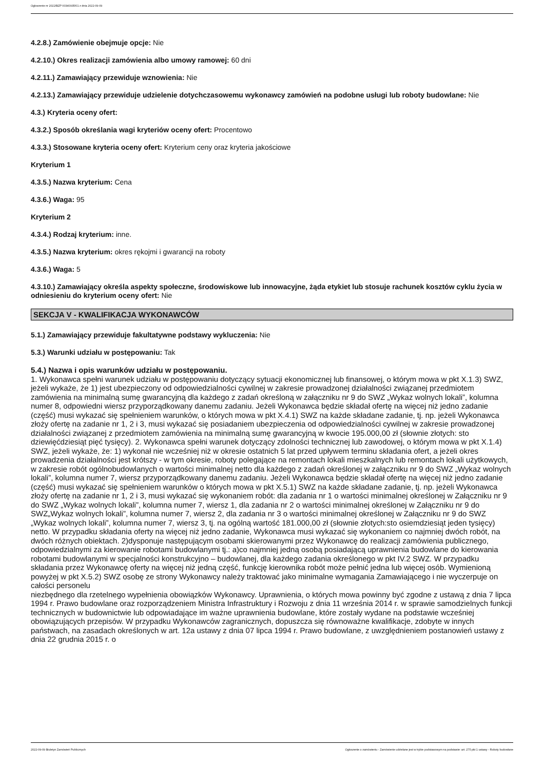Ogłoszenie nr 2022/BZP 00340935/01 z dnia 2022-09-09
4.2.8.) Zamówienie obejmuje opcje: Nie
4.2.10.) Okres realizacji zamówienia albo umowy ramowej: 60 dni
4.2.11.) Zamawiający przewiduje wznowienia: Nie
4.2.13.) Zamawiający przewiduje udzielenie dotychczasowemu wykonawcy zamówień na podobne usługi lub roboty budowlane: Nie
4.3.) Kryteria oceny ofert:
4.3.2.) Sposób określania wagi kryteriów oceny ofert: Procentowo
4.3.3.) Stosowane kryteria oceny ofert: Kryterium ceny oraz kryteria jakościowe
Kryterium 1
4.3.5.) Nazwa kryterium: Cena
4.3.6.) Waga: 95
Kryterium 2
4.3.4.) Rodzaj kryterium: inne.
4.3.5.) Nazwa kryterium: okres rękojmi i gwarancji na roboty
4.3.6.) Waga: 5
4.3.10.) Zamawiający określa aspekty społeczne, środowiskowe lub innowacyjne, żąda etykiet lub stosuje rachunek kosztów cyklu życia w odniesieniu do kryterium oceny ofert: Nie
SEKCJA V - KWALIFIKACJA WYKONAWCÓW
5.1.) Zamawiający przewiduje fakultatywne podstawy wykluczenia: Nie
5.3.) Warunki udziału w postępowaniu: Tak
5.4.) Nazwa i opis warunków udziału w postępowaniu.
1. Wykonawca spełni warunek udziału w postępowaniu dotyczący sytuacji ekonomicznej lub finansowej, o którym mowa w pkt X.1.3) SWZ, jeżeli wykaże, że 1) jest ubezpieczony od odpowiedzialności cywilnej w zakresie prowadzonej działalności związanej przedmiotem zamówienia na minimalną sumę gwarancyjną dla każdego z zadań określoną w załączniku nr 9 do SWZ „Wykaz wolnych lokali”, kolumna numer 8, odpowiedni wiersz przyporządkowany danemu zadaniu. Jeżeli Wykonawca będzie składał ofertę na więcej niż jedno zadanie (część) musi wykazać się spełnieniem warunków, o których mowa w pkt X.4.1) SWZ na każde składane zadanie, tj. np. jeżeli Wykonawca złoży ofertę na zadanie nr 1, 2 i 3, musi wykazać się posiadaniem ubezpieczenia od odpowiedzialności cywilnej w zakresie prowadzonej działalności związanej z przedmiotem zamówienia na minimalną sumę gwarancyjną w kwocie 195.000,00 zł (słownie złotych: sto dziewięćdziesiąt pięć tysięcy). 2. Wykonawca spełni warunek dotyczący zdolności technicznej lub zawodowej, o którym mowa w pkt X.1.4) SWZ, jeżeli wykaże, że: 1) wykonał nie wcześniej niż w okresie ostatnich 5 lat przed upływem terminu składania ofert, a jeżeli okres prowadzenia działalności jest krótszy - w tym okresie, roboty polegające na remontach lokali mieszkalnych lub remontach lokali użytkowych, w zakresie robót ogólnobudowlanych o wartości minimalnej netto dla każdego z zadań określonej w załączniku nr 9 do SWZ „Wykaz wolnych lokali”, kolumna numer 7, wiersz przyporządkowany danemu zadaniu. Jeżeli Wykonawca będzie składał ofertę na więcej niż jedno zadanie (część) musi wykazać się spełnieniem warunków o których mowa w pkt X.5.1) SWZ na każde składane zadanie, tj. np. jeżeli Wykonawca złoży ofertę na zadanie nr 1, 2 i 3, musi wykazać się wykonaniem robót: dla zadania nr 1 o wartości minimalnej określonej w Załączniku nr 9 do SWZ „Wykaz wolnych lokali”, kolumna numer 7, wiersz 1, dla zadania nr 2 o wartości minimalnej określonej w Załączniku nr 9 do SWZ„Wykaz wolnych lokali”, kolumna numer 7, wiersz 2, dla zadania nr 3 o wartości minimalnej określonej w Załączniku nr 9 do SWZ „Wykaz wolnych lokali”, kolumna numer 7, wiersz 3, tj. na ogólną wartość 181.000,00 zł (słownie złotych:sto osiemdziesiąt jeden tysięcy) netto. W przypadku składania oferty na więcej niż jedno zadanie, Wykonawca musi wykazać się wykonaniem co najmniej dwóch robót, na dwóch różnych obiektach. 2)dysponuje następującym osobami skierowanymi przez Wykonawcę do realizacji zamówienia publicznego, odpowiedzialnymi za kierowanie robotami budowlanymi tj.: a)co najmniej jedną osobą posiadającą uprawnienia budowlane do kierowania robotami budowlanymi w specjalności konstrukcyjno – budowlanej, dla każdego zadania określonego w pkt IV.2 SWZ. W przypadku składania przez Wykonawcę oferty na więcej niż jedną część, funkcję kierownika robót może pełnić jedna lub więcej osób. Wymienioną powyżej w pkt X.5.2) SWZ osobę ze strony Wykonawcy należy traktować jako minimalne wymagania Zamawiającego i nie wyczerpuje on całości personelu
niezbędnego dla rzetelnego wypełnienia obowiązków Wykonawcy. Uprawnienia, o których mowa powinny być zgodne z ustawą z dnia 7 lipca 1994 r. Prawo budowlane oraz rozporządzeniem Ministra Infrastruktury i Rozwoju z dnia 11 września 2014 r. w sprawie samodzielnych funkcji technicznych w budownictwie lub odpowiadające im ważne uprawnienia budowlane, które zostały wydane na podstawie wcześniej obowiązujących przepisów. W przypadku Wykonawców zagranicznych, dopuszcza się równoważne kwalifikacje, zdobyte w innych państwach, na zasadach określonych w art. 12a ustawy z dnia 07 lipca 1994 r. Prawo budowlane, z uwzględnieniem postanowień ustawy z dnia 22 grudnia 2015 r. o
2022-09-09 Biuletyn Zamówień Publicznych Ogłoszenie o zamówieniu - Zamówienie udzielane jest w trybie podstawowym na podstawie: art. 275 pkt 1 ustawy - Roboty budowlane